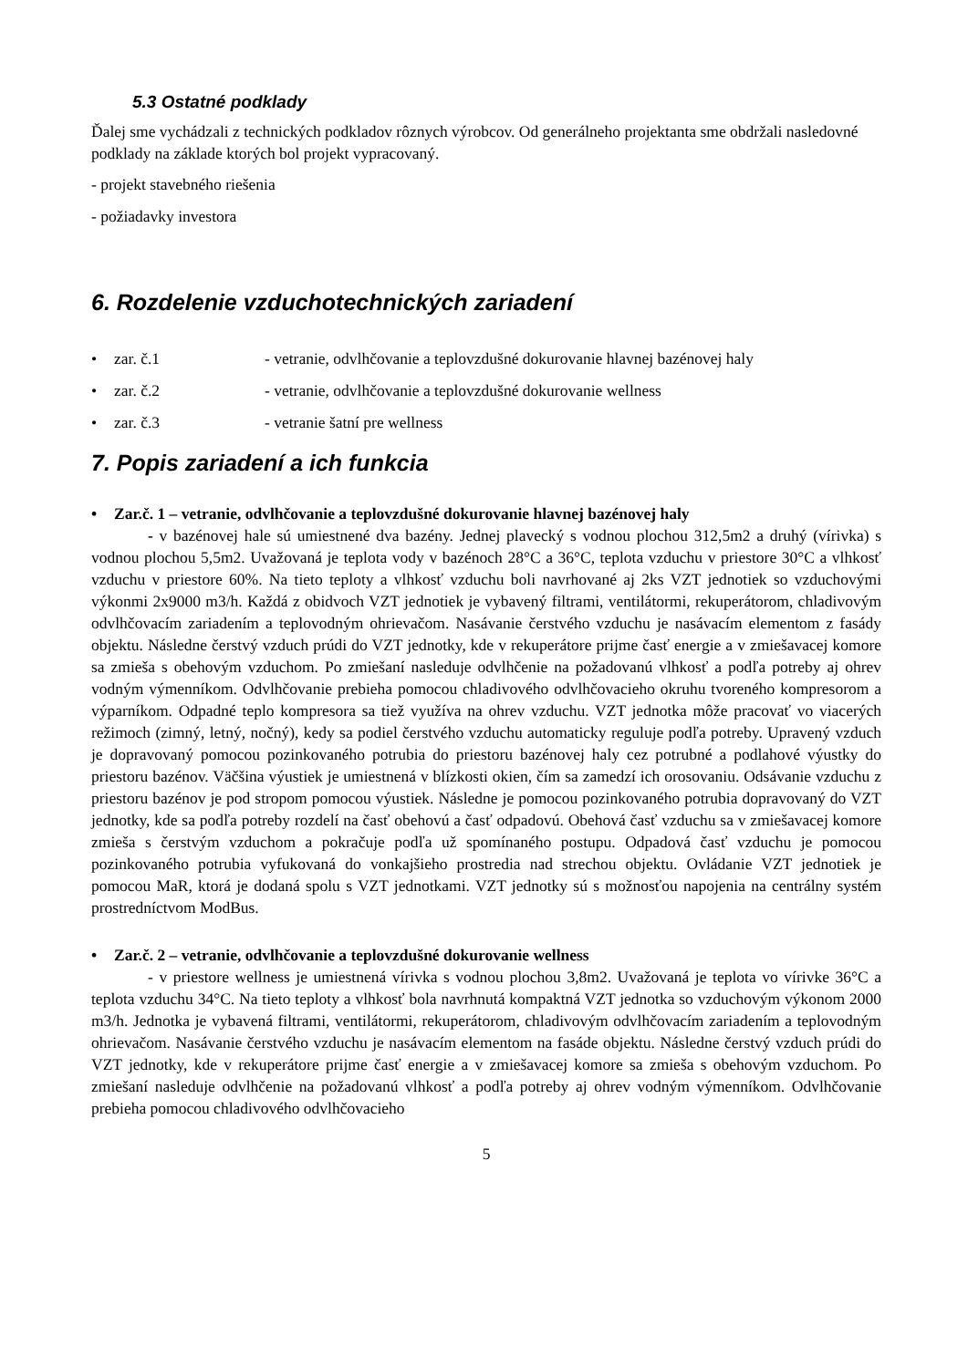5.3 Ostatné podklady
Ďalej sme vychádzali z technických podkladov rôznych výrobcov. Od generálneho projektanta sme obdržali nasledovné podklady na základe ktorých bol projekt vypracovaný.
- projekt stavebného riešenia
- požiadavky investora
6. Rozdelenie vzduchotechnických zariadení
• zar. č.1 - vetranie, odvlhčovanie a teplovzdušné dokurovanie hlavnej bazénovej haly
• zar. č.2 - vetranie, odvlhčovanie a teplovzdušné dokurovanie wellness
• zar. č.3 - vetranie šatní pre wellness
7. Popis zariadení a ich funkcia
• Zar.č. 1 – vetranie, odvlhčovanie a teplovzdušné dokurovanie hlavnej bazénovej haly
- v bazénovej hale sú umiestnené dva bazény. Jednej plavecký s vodnou plochou 312,5m2 a druhý (vírivka) s vodnou plochou 5,5m2. Uvažovaná je teplota vody v bazénoch 28°C a 36°C, teplota vzduchu v priestore 30°C a vlhkosť vzduchu v priestore 60%. Na tieto teploty a vlhkosť vzduchu boli navrhované aj 2ks VZT jednotiek so vzduchovými výkonmi 2x9000 m3/h. Každá z obidvoch VZT jednotiek je vybavený filtrami, ventilátormi, rekuperátorom, chladivovým odvlhčovacím zariadením a teplovodným ohrievačom. Nasávanie čerstvého vzduchu je nasávacím elementom z fasády objektu. Následne čerstvý vzduch prúdi do VZT jednotky, kde v rekuperátore prijme časť energie a v zmiešavacej komore sa zmieša s obehovým vzduchom. Po zmiešaní nasleduje odvlhčenie na požadovanú vlhkosť a podľa potreby aj ohrev vodným výmenníkom. Odvlhčovanie prebieha pomocou chladivového odvlhčovacieho okruhu tvoreného kompresorom a výparníkom. Odpadné teplo kompresora sa tiež využíva na ohrev vzduchu. VZT jednotka môže pracovať vo viacerých režimoch (zimný, letný, nočný), kedy sa podiel čerstvého vzduchu automaticky reguluje podľa potreby. Upravený vzduch je dopravovaný pomocou pozinkovaného potrubia do priestoru bazénovej haly cez potrubné a podlahové výustky do priestoru bazénov. Väčšina výustiek je umiestnená v blízkosti okien, čím sa zamedzí ich orosovaniu. Odsávanie vzduchu z priestoru bazénov je pod stropom pomocou výustiek. Následne je pomocou pozinkovaného potrubia dopravovaný do VZT jednotky, kde sa podľa potreby rozdelí na časť obehovú a časť odpadovú. Obehová časť vzduchu sa v zmiešavacej komore zmieša s čerstvým vzduchom a pokračuje podľa už spomínaného postupu. Odpadová časť vzduchu je pomocou pozinkovaného potrubia vyfukovaná do vonkajšieho prostredia nad strechou objektu. Ovládanie VZT jednotiek je pomocou MaR, ktorá je dodaná spolu s VZT jednotkami. VZT jednotky sú s možnosťou napojenia na centrálny systém prostredníctvom ModBus.
• Zar.č. 2 – vetranie, odvlhčovanie a teplovzdušné dokurovanie wellness
- v priestore wellness je umiestnená vírivka s vodnou plochou 3,8m2. Uvažovaná je teplota vo vírivke 36°C a teplota vzduchu 34°C. Na tieto teploty a vlhkosť bola navrhnutá kompaktná VZT jednotka so vzduchovým výkonom 2000 m3/h. Jednotka je vybavená filtrami, ventilátormi, rekuperátorom, chladivovým odvlhčovacím zariadením a teplovodným ohrievačom. Nasávanie čerstvého vzduchu je nasávacím elementom na fasáde objektu. Následne čerstvý vzduch prúdi do VZT jednotky, kde v rekuperátore prijme časť energie a v zmiešavacej komore sa zmieša s obehovým vzduchom. Po zmiešaní nasleduje odvlhčenie na požadovanú vlhkosť a podľa potreby aj ohrev vodným výmenníkom. Odvlhčovanie prebieha pomocou chladivového odvlhčovacieho
5